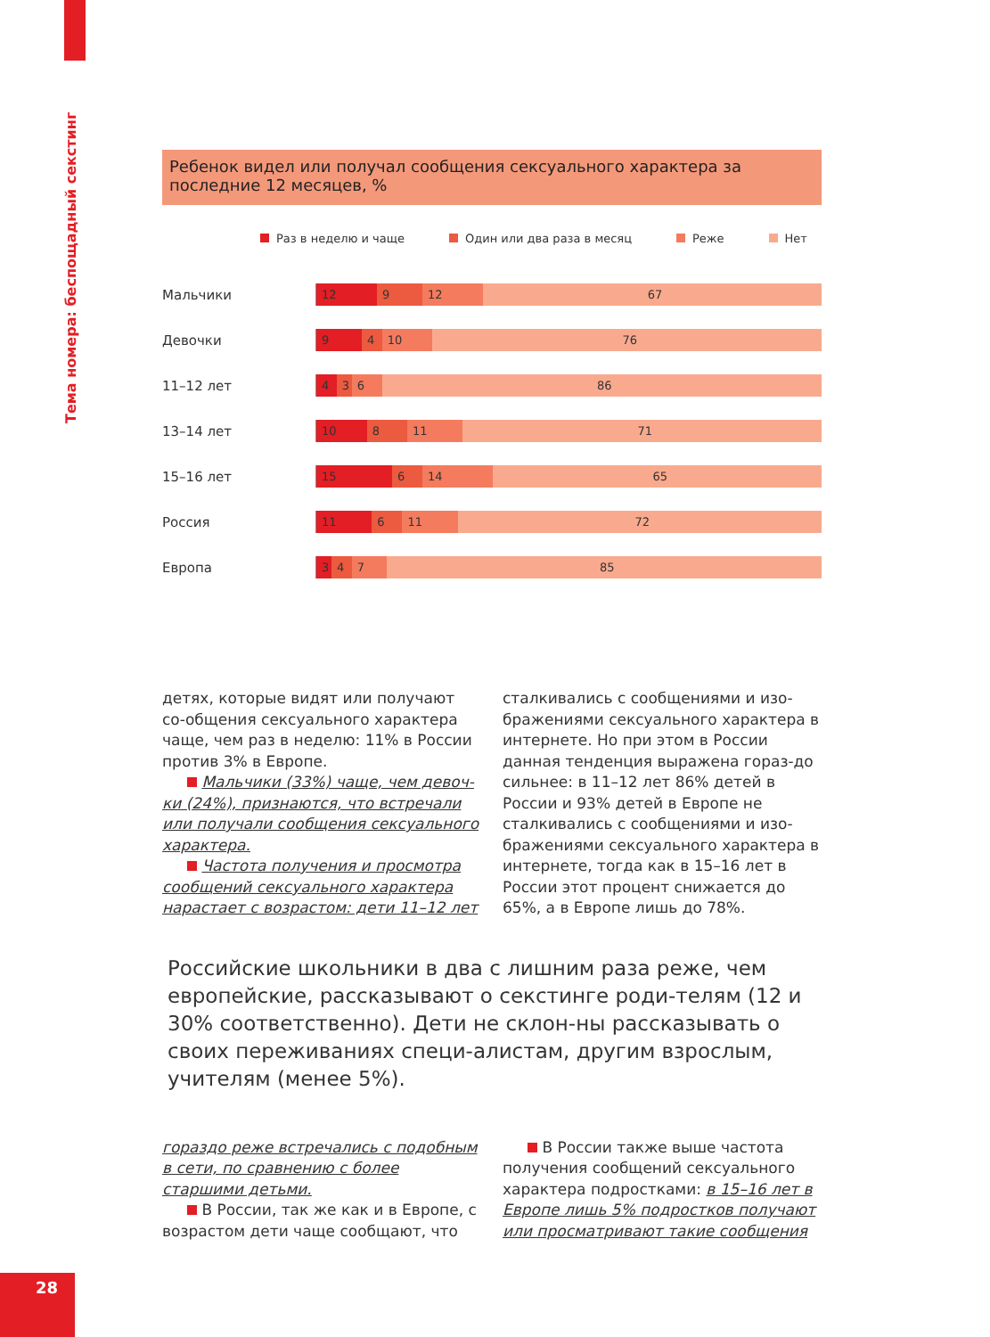Тема номера: беспощадный секстинг
Ребенок видел или получал сообщения сексуального характера за последние 12 месяцев, %
Раз в неделю и чаще Один или два раза в месяц Реже Нет
Мальчики
12 9 12 67
Девочки
9 4 10 76
11–12 лет
4 3 6 86
13–14 лет
10 8 11 71
15–16 лет
15 6 14 65
Россия
11 6 11 72
Европа
3 4 7 85
детях, которые видят или получают со-общения сексуального характера чаще, чем раз в неделю: 11% в России против 3% в Европе.
Мальчики (33%) чаще, чем девоч-ки (24%), признаются, что встречали или получали сообщения сексуального характера.
Частота получения и просмотра сообщений сексуального характера нарастает с возрастом: дети 11–12 лет
сталкивались с сообщениями и изо-бражениями сексуального характера в интернете. Но при этом в России данная тенденция выражена гораз-до сильнее: в 11–12 лет 86% детей в России и 93% детей в Европе не сталкивались с сообщениями и изо-бражениями сексуального характера в интернете, тогда как в 15–16 лет в России этот процент снижается до 65%, а в Европе лишь до 78%.
Российские школьники в два с лишним раза реже, чем европейские, рассказывают о секстинге роди-телям (12 и 30% соответственно). Дети не склон-ны рассказывать о своих переживаниях специ-алистам, другим взрослым, учителям (менее 5%).
гораздо реже встречались с подобным в сети, по сравнению с более старшими детьми.
В России, так же как и в Европе, с возрастом дети чаще сообщают, что
В России также выше частота получения сообщений сексуального характера подростками: в 15–16 лет в Европе лишь 5% подростков получают или просматривают такие сообщения
28